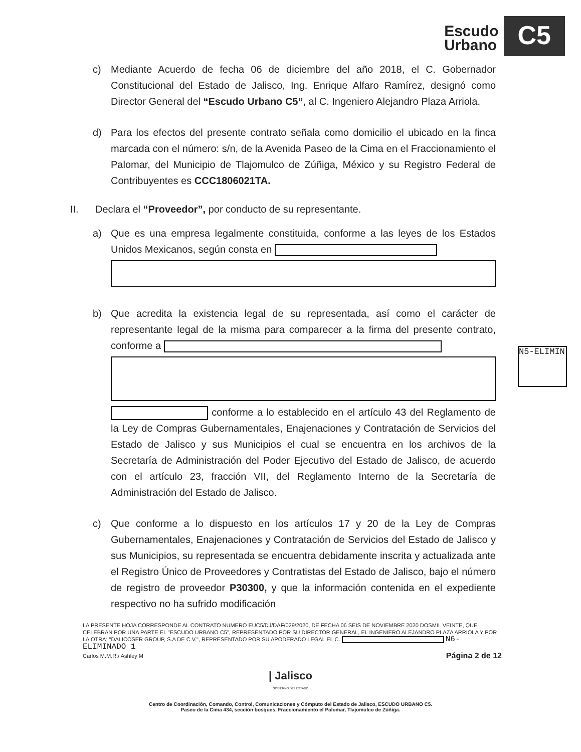Escudo
Urbano
C5
c) Mediante Acuerdo de fecha 06 de diciembre del año 2018, el C. Gobernador Constitucional del Estado de Jalisco, Ing. Enrique Alfaro Ramírez, designó como Director General del “Escudo Urbano C5”, al C. Ingeniero Alejandro Plaza Arriola.
d) Para los efectos del presente contrato señala como domicilio el ubicado en la finca marcada con el número: s/n, de la Avenida Paseo de la Cima en el Fraccionamiento el Palomar, del Municipio de Tlajomulco de Zúñiga, México y su Registro Federal de Contribuyentes es CCC1806021TA.
II. Declara el “Proveedor”, por conducto de su representante.
a) Que es una empresa legalmente constituida, conforme a las leyes de los Estados Unidos Mexicanos, según consta en
b) Que acredita la existencia legal de su representada, así como el carácter de representante legal de la misma para comparecer a la firma del presente contrato, conforme a
conforme a lo establecido en el artículo 43 del Reglamento de la Ley de Compras Gubernamentales, Enajenaciones y Contratación de Servicios del Estado de Jalisco y sus Municipios el cual se encuentra en los archivos de la Secretaría de Administración del Poder Ejecutivo del Estado de Jalisco, de acuerdo con el artículo 23, fracción VII, del Reglamento Interno de la Secretaría de Administración del Estado de Jalisco.
c) Que conforme a lo dispuesto en los artículos 17 y 20 de la Ley de Compras Gubernamentales, Enajenaciones y Contratación de Servicios del Estado de Jalisco y sus Municipios, su representada se encuentra debidamente inscrita y actualizada ante el Registro Único de Proveedores y Contratistas del Estado de Jalisco, bajo el número de registro de proveedor P30300, y que la información contenida en el expediente respectivo no ha sufrido modificación
N5-ELIMIN
LA PRESENTE HOJA CORRESPONDE AL CONTRATO NUMERO EUC5/DJ/DAF/029/2020, DE FECHA 06 SEIS DE NOVIEMBRE 2020 DOSMIL VEINTE, QUE CELEBRAN POR UNA PARTE EL "ESCUDO URBANO C5", REPRESENTADO POR SU DIRECTOR GENERAL, EL INGENIERO ALEJANDRO PLAZA ARRIOLA Y POR LA OTRA; "DALICOSER GROUP, S.A DE C.V.", REPRESENTADO POR SU APODERADO LEGAL EL C. N6-ELIMINADO 1
Carlos M.M.R./ Ashley M Página 2 de 12
| Jalisco
GOBIERNO DEL ESTADO
Centro de Coordinación, Comando, Control, Comunicaciones y Cómputo del Estado de Jalisco, ESCUDO URBANO C5.
Paseo de la Cima 434, sección bosques, Fraccionamiento el Palomar, Tlajomulco de Zúñiga.